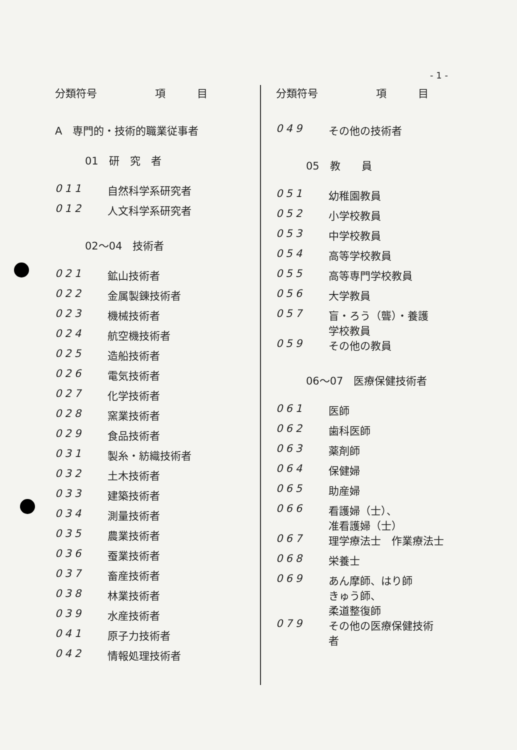- 1 -
分類符号 項　　　目
A　専門的・技術的職業従事者
01　研　究　者
011 自然科学系研究者
012 人文科学系研究者
02～04　技術者
021 鉱山技術者
022 金属製錬技術者
023 機械技術者
024 航空機技術者
025 造船技術者
026 電気技術者
027 化学技術者
028 窯業技術者
029 食品技術者
031 製糸・紡織技術者
032 土木技術者
033 建築技術者
034 測量技術者
035 農業技術者
036 蚕業技術者
037 畜産技術者
038 林業技術者
039 水産技術者
041 原子力技術者
042 情報処理技術者
分類符号 項　　　目
049 その他の技術者
05　教　　員
051 幼稚園教員
052 小学校教員
053 中学校教員
054 高等学校教員
055 高等専門学校教員
056 大学教員
057 盲・ろう（聾）・養護
学校教員
059 その他の教員
06～07　医療保健技術者
061 医師
062 歯科医師
063 薬剤師
064 保健婦
065 助産婦
066 看護婦（士）、
准看護婦（士）
067 理学療法士　作業療法士
068 栄養士
069 あん摩師、はり師
きゅう師、
柔道整復師
079 その他の医療保健技術
者